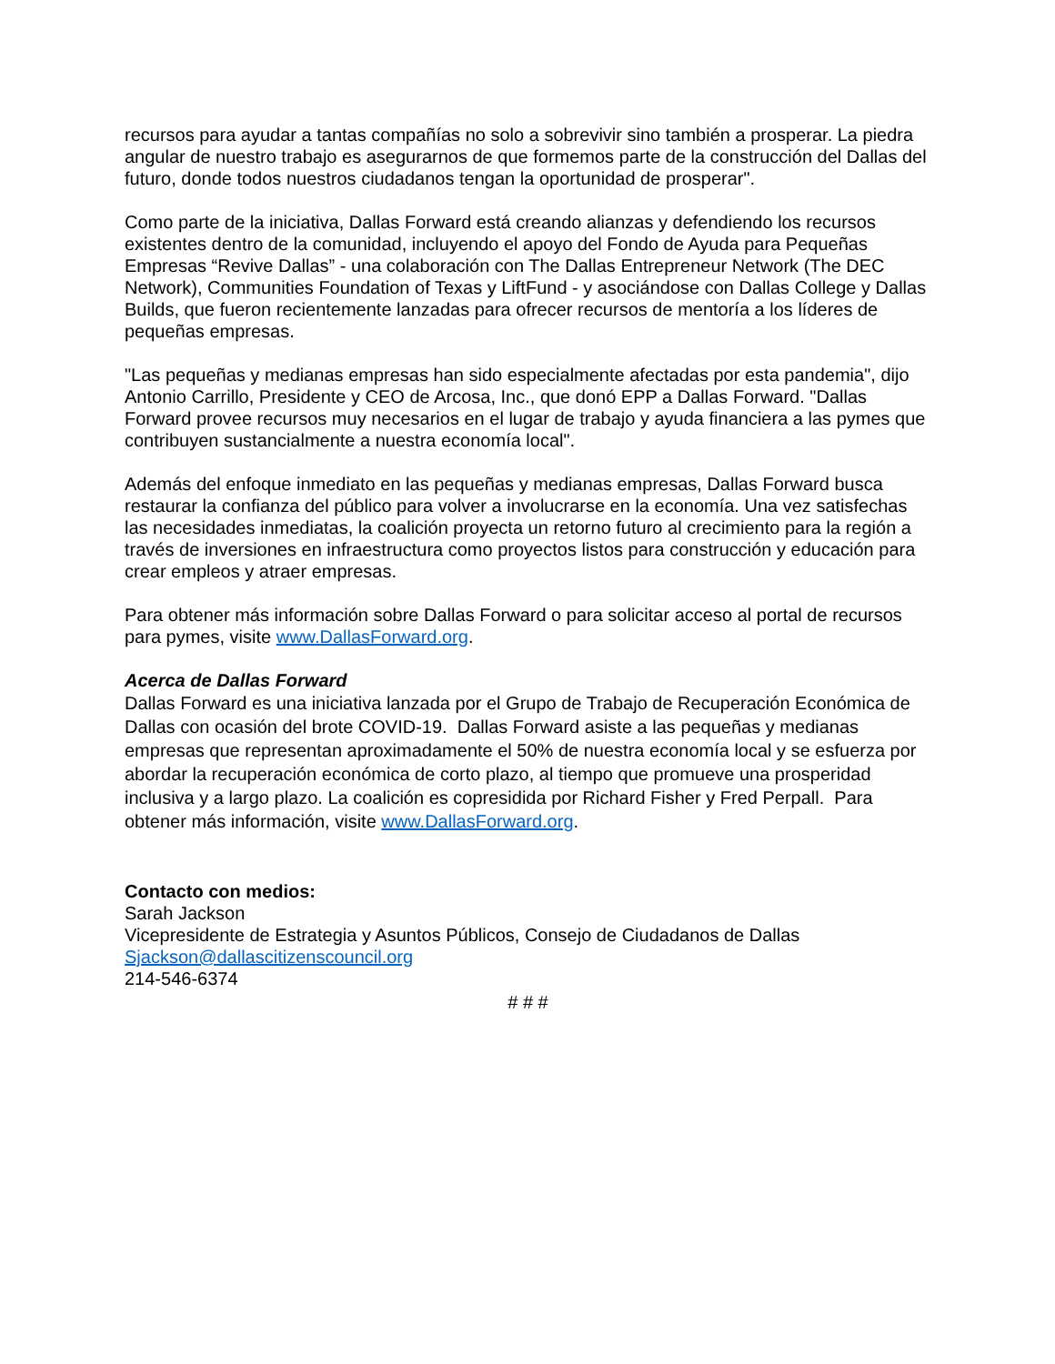recursos para ayudar a tantas compañías no solo a sobrevivir sino también a prosperar. La piedra angular de nuestro trabajo es asegurarnos de que formemos parte de la construcción del Dallas del futuro, donde todos nuestros ciudadanos tengan la oportunidad de prosperar".
Como parte de la iniciativa, Dallas Forward está creando alianzas y defendiendo los recursos existentes dentro de la comunidad, incluyendo el apoyo del Fondo de Ayuda para Pequeñas Empresas “Revive Dallas” - una colaboración con The Dallas Entrepreneur Network (The DEC Network), Communities Foundation of Texas y LiftFund - y asociándose con Dallas College y Dallas Builds, que fueron recientemente lanzadas para ofrecer recursos de mentoría a los líderes de pequeñas empresas.
"Las pequeñas y medianas empresas han sido especialmente afectadas por esta pandemia", dijo Antonio Carrillo, Presidente y CEO de Arcosa, Inc., que donó EPP a Dallas Forward. "Dallas Forward provee recursos muy necesarios en el lugar de trabajo y ayuda financiera a las pymes que contribuyen sustancialmente a nuestra economía local".
Además del enfoque inmediato en las pequeñas y medianas empresas, Dallas Forward busca restaurar la confianza del público para volver a involucrarse en la economía. Una vez satisfechas las necesidades inmediatas, la coalición proyecta un retorno futuro al crecimiento para la región a través de inversiones en infraestructura como proyectos listos para construcción y educación para crear empleos y atraer empresas.
Para obtener más información sobre Dallas Forward o para solicitar acceso al portal de recursos para pymes, visite www.DallasForward.org.
Acerca de Dallas Forward
Dallas Forward es una iniciativa lanzada por el Grupo de Trabajo de Recuperación Económica de Dallas con ocasión del brote COVID-19. Dallas Forward asiste a las pequeñas y medianas empresas que representan aproximadamente el 50% de nuestra economía local y se esfuerza por abordar la recuperación económica de corto plazo, al tiempo que promueve una prosperidad inclusiva y a largo plazo. La coalición es copresidida por Richard Fisher y Fred Perpall. Para obtener más información, visite www.DallasForward.org.
Contacto con medios:
Sarah Jackson
Vicepresidente de Estrategia y Asuntos Públicos, Consejo de Ciudadanos de Dallas
Sjackson@dallascitizenscouncil.org
214-546-6374
# # #